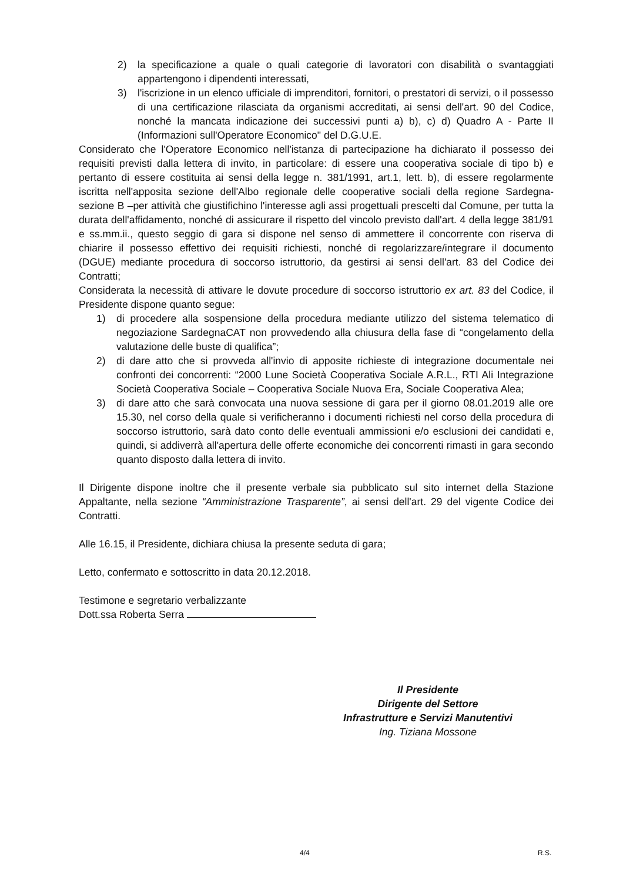2) la specificazione a quale o quali categorie di lavoratori con disabilità o svantaggiati appartengono i dipendenti interessati,
3) l'iscrizione in un elenco ufficiale di imprenditori, fornitori, o prestatori di servizi, o il possesso di una certificazione rilasciata da organismi accreditati, ai sensi dell'art. 90 del Codice, nonché la mancata indicazione dei successivi punti a) b), c) d) Quadro A - Parte II (Informazioni sull'Operatore Economico" del D.G.U.E.
Considerato che l'Operatore Economico nell'istanza di partecipazione ha dichiarato il possesso dei requisiti previsti dalla lettera di invito, in particolare: di essere una cooperativa sociale di tipo b) e pertanto di essere costituita ai sensi della legge n. 381/1991, art.1, lett. b), di essere regolarmente iscritta nell'apposita sezione dell'Albo regionale delle cooperative sociali della regione Sardegna- sezione B –per attività che giustifichino l'interesse agli assi progettuali prescelti dal Comune, per tutta la durata dell'affidamento, nonché di assicurare il rispetto del vincolo previsto dall'art. 4 della legge 381/91 e ss.mm.ii., questo seggio di gara si dispone nel senso di ammettere il concorrente con riserva di chiarire il possesso effettivo dei requisiti richiesti, nonché di regolarizzare/integrare il documento (DGUE) mediante procedura di soccorso istruttorio, da gestirsi ai sensi dell'art. 83 del Codice dei Contratti;
Considerata la necessità di attivare le dovute procedure di soccorso istruttorio ex art. 83 del Codice, il Presidente dispone quanto segue:
1) di procedere alla sospensione della procedura mediante utilizzo del sistema telematico di negoziazione SardegnaCAT non provvedendo alla chiusura della fase di “congelamento della valutazione delle buste di qualifica”;
2) di dare atto che si provveda all'invio di apposite richieste di integrazione documentale nei confronti dei concorrenti: “2000 Lune Società Cooperativa Sociale A.R.L., RTI Ali Integrazione Società Cooperativa Sociale – Cooperativa Sociale Nuova Era, Sociale Cooperativa Alea;
3) di dare atto che sarà convocata una nuova sessione di gara per il giorno 08.01.2019 alle ore 15.30, nel corso della quale si verificheranno i documenti richiesti nel corso della procedura di soccorso istruttorio, sarà dato conto delle eventuali ammissioni e/o esclusioni dei candidati e, quindi, si addiverrà all'apertura delle offerte economiche dei concorrenti rimasti in gara secondo quanto disposto dalla lettera di invito.
Il Dirigente dispone inoltre che il presente verbale sia pubblicato sul sito internet della Stazione Appaltante, nella sezione “Amministrazione Trasparente”, ai sensi dell'art. 29 del vigente Codice dei Contratti.
Alle 16.15, il Presidente, dichiara chiusa la presente seduta di gara;
Letto, confermato e sottoscritto in data 20.12.2018.
Testimone e segretario verbalizzante
Dott.ssa Roberta Serra
Il Presidente
Dirigente del Settore
Infrastrutture e Servizi Manutentivi
Ing. Tiziana Mossone
4/4 R.S.